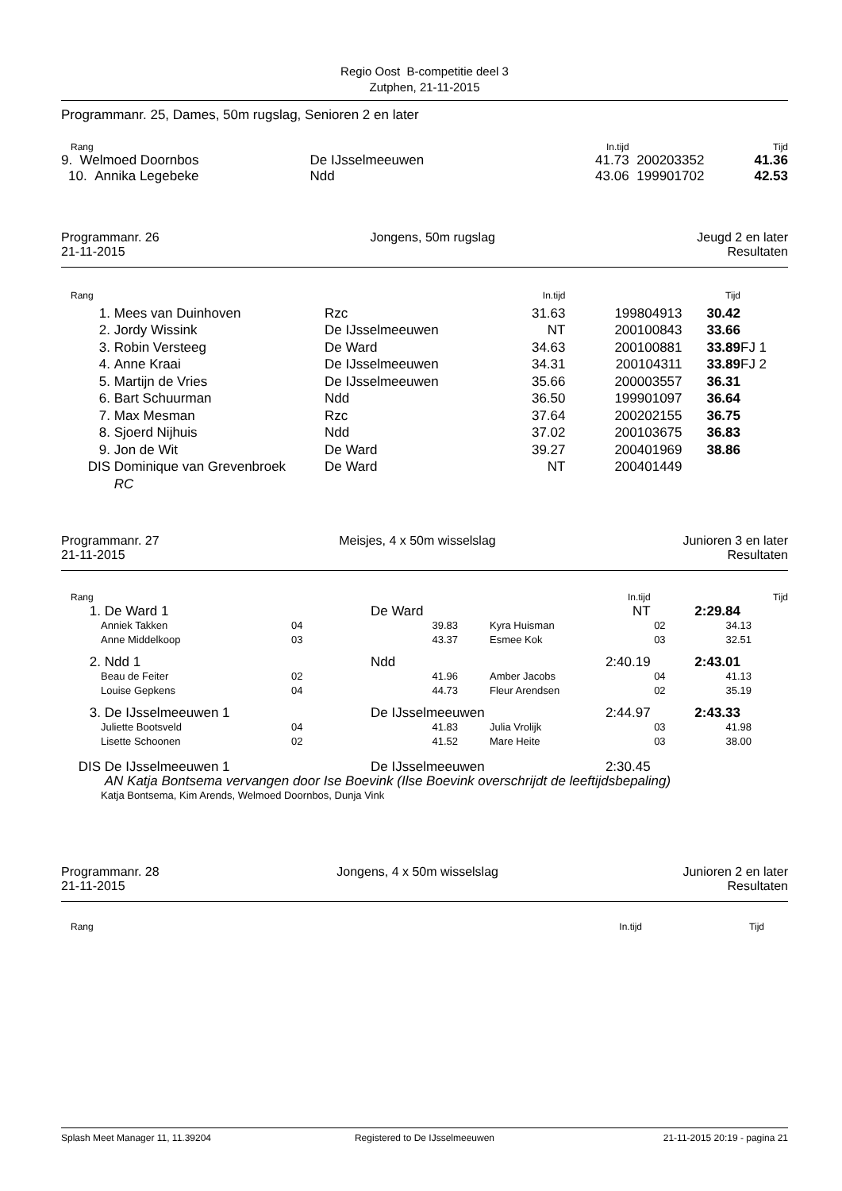Regio Oost B-competitie deel 3
Zutphen, 21-11-2015
Programmanr. 25, Dames, 50m rugslag, Senioren 2 en later
| Rang | | In.tijd | | Tijd | |
| 9. Welmoed Doornbos | De IJsselmeeuwen | 41.73 | 200203352 | 41.36 | |
| 10. Annika Legebeke | Ndd | 43.06 | 199901702 | 42.53 | |
| Programmanr. 26 21-11-2015 | Jongens, 50m rugslag | Jeugd 2 en later Resultaten |
| Rang | | | In.tijd | | Tijd | |
| 1. | Mees van Duinhoven | Rzc | 31.63 | 199804913 | 30.42 | |
| 2. | Jordy Wissink | De IJsselmeeuwen | NT | 200100843 | 33.66 | |
| 3. | Robin Versteeg | De Ward | 34.63 | 200100881 | 33.89 | FJ 1 |
| 4. | Anne Kraai | De IJsselmeeuwen | 34.31 | 200104311 | 33.89 | FJ 2 |
| 5. | Martijn de Vries | De IJsselmeeuwen | 35.66 | 200003557 | 36.31 | |
| 6. | Bart Schuurman | Ndd | 36.50 | 199901097 | 36.64 | |
| 7. | Max Mesman | Rzc | 37.64 | 200202155 | 36.75 | |
| 8. | Sjoerd Nijhuis | Ndd | 37.02 | 200103675 | 36.83 | |
| 9. | Jon de Wit | De Ward | 39.27 | 200401969 | 38.86 | |
| DIS | Dominique van Grevenbroek | De Ward | NT | 200401449 | | |
| | RC | | | | | |
| Programmanr. 27 21-11-2015 | Meisjes, 4 x 50m wisselslag | Junioren 3 en later Resultaten |
| Rang | | | | | In.tijd | | Tijd |
| 1. | De Ward 1 | | De Ward | | NT | | 2:29.84 |
| | Anniek Takken | 04 | 39.83 | Kyra Huisman | | 02 | 34.13 |
| | Anne Middelkoop | 03 | 43.37 | Esmee Kok | | 03 | 32.51 |
| 2. | Ndd 1 | | Ndd | | 2:40.19 | | 2:43.01 |
| | Beau de Feiter | 02 | 41.96 | Amber Jacobs | | 04 | 41.13 |
| | Louise Gepkens | 04 | 44.73 | Fleur Arendsen | | 02 | 35.19 |
| 3. | De IJsselmeeuwen 1 | | De IJsselmeeuwen | | 2:44.97 | | 2:43.33 |
| | Juliette Bootsveld | 04 | 41.83 | Julia Vrolijk | | 03 | 41.98 |
| | Lisette Schoonen | 02 | 41.52 | Mare Heite | | 03 | 38.00 |
| DIS | De IJsselmeeuwen 1 | | De IJsselmeeuwen | | 2:30.45 | | |
| | AN Katja Bontsema vervangen door Ise Boevink (Ilse Boevink overschrijdt de leeftijdsbepaling) | | | | | | |
| | Katja Bontsema, Kim Arends, Welmoed Doornbos, Dunja Vink | | | | | | |
| Programmanr. 28 21-11-2015 | Jongens, 4 x 50m wisselslag | Junioren 2 en later Resultaten |
| Rang | In.tijd | Tijd | |
| Splash Meet Manager 11, 11.39204 | Registered to De IJsselmeeuwen | 21-11-2015 20:19 - pagina 21 |